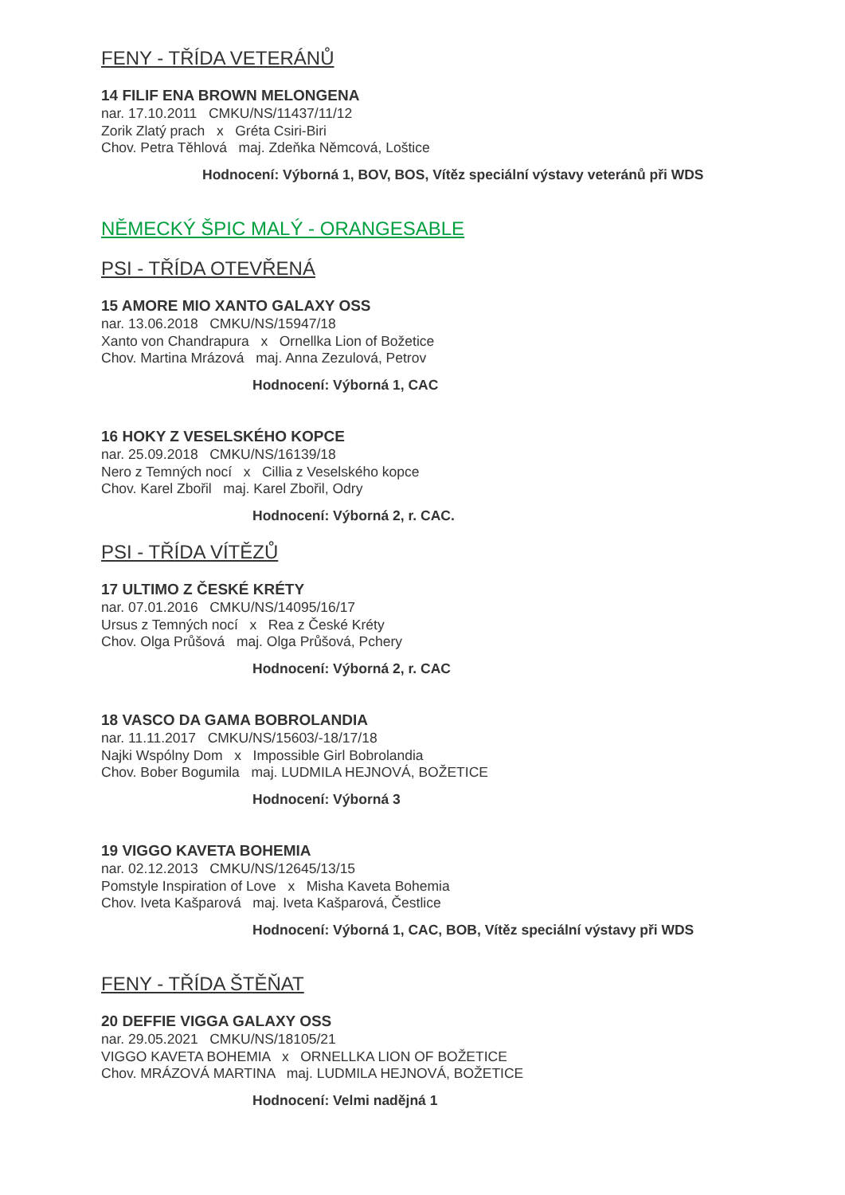FENY - TŘÍDA VETERÁNŮ
14 FILIF ENA BROWN MELONGENA
nar. 17.10.2011 CMKU/NS/11437/11/12
Zorik Zlatý prach x Gréta Csiri-Biri
Chov. Petra Těhlová maj. Zdeňka Němcová, Loštice
Hodnocení: Výborná 1, BOV, BOS, Vítěz speciální výstavy veteránů při WDS
NĚMECKÝ ŠPIC MALÝ - ORANGESABLE
PSI - TŘÍDA OTEVŘENÁ
15 AMORE MIO XANTO GALAXY OSS
nar. 13.06.2018 CMKU/NS/15947/18
Xanto von Chandrapura x Ornellka Lion of Božetice
Chov. Martina Mrázová maj. Anna Zezulová, Petrov
Hodnocení: Výborná 1, CAC
16 HOKY Z VESELSKÉHO KOPCE
nar. 25.09.2018 CMKU/NS/16139/18
Nero z Temných nocí x Cillia z Veselského kopce
Chov. Karel Zbořil maj. Karel Zbořil, Odry
Hodnocení: Výborná 2, r. CAC.
PSI - TŘÍDA VÍTĚZŮ
17 ULTIMO Z ČESKÉ KRÉTY
nar. 07.01.2016 CMKU/NS/14095/16/17
Ursus z Temných nocí x Rea z České Kréty
Chov. Olga Průšová maj. Olga Průšová, Pchery
Hodnocení: Výborná 2, r. CAC
18 VASCO DA GAMA BOBROLANDIA
nar. 11.11.2017 CMKU/NS/15603/-18/17/18
Najki Wspólny Dom x Impossible Girl Bobrolandia
Chov. Bober Bogumila maj. LUDMILA HEJNOVÁ, BOŽETICE
Hodnocení: Výborná 3
19 VIGGO KAVETA BOHEMIA
nar. 02.12.2013 CMKU/NS/12645/13/15
Pomstyle Inspiration of Love x Misha Kaveta Bohemia
Chov. Iveta Kašparová maj. Iveta Kašparová, Čestlice
Hodnocení: Výborná 1, CAC, BOB, Vítěz speciální výstavy při WDS
FENY - TŘÍDA ŠTĚŇAT
20 DEFFIE VIGGA GALAXY OSS
nar. 29.05.2021 CMKU/NS/18105/21
VIGGO KAVETA BOHEMIA x ORNELLKA LION OF BOŽETICE
Chov. MRÁZOVÁ MARTINA maj. LUDMILA HEJNOVÁ, BOŽETICE
Hodnocení: Velmi nadějná 1